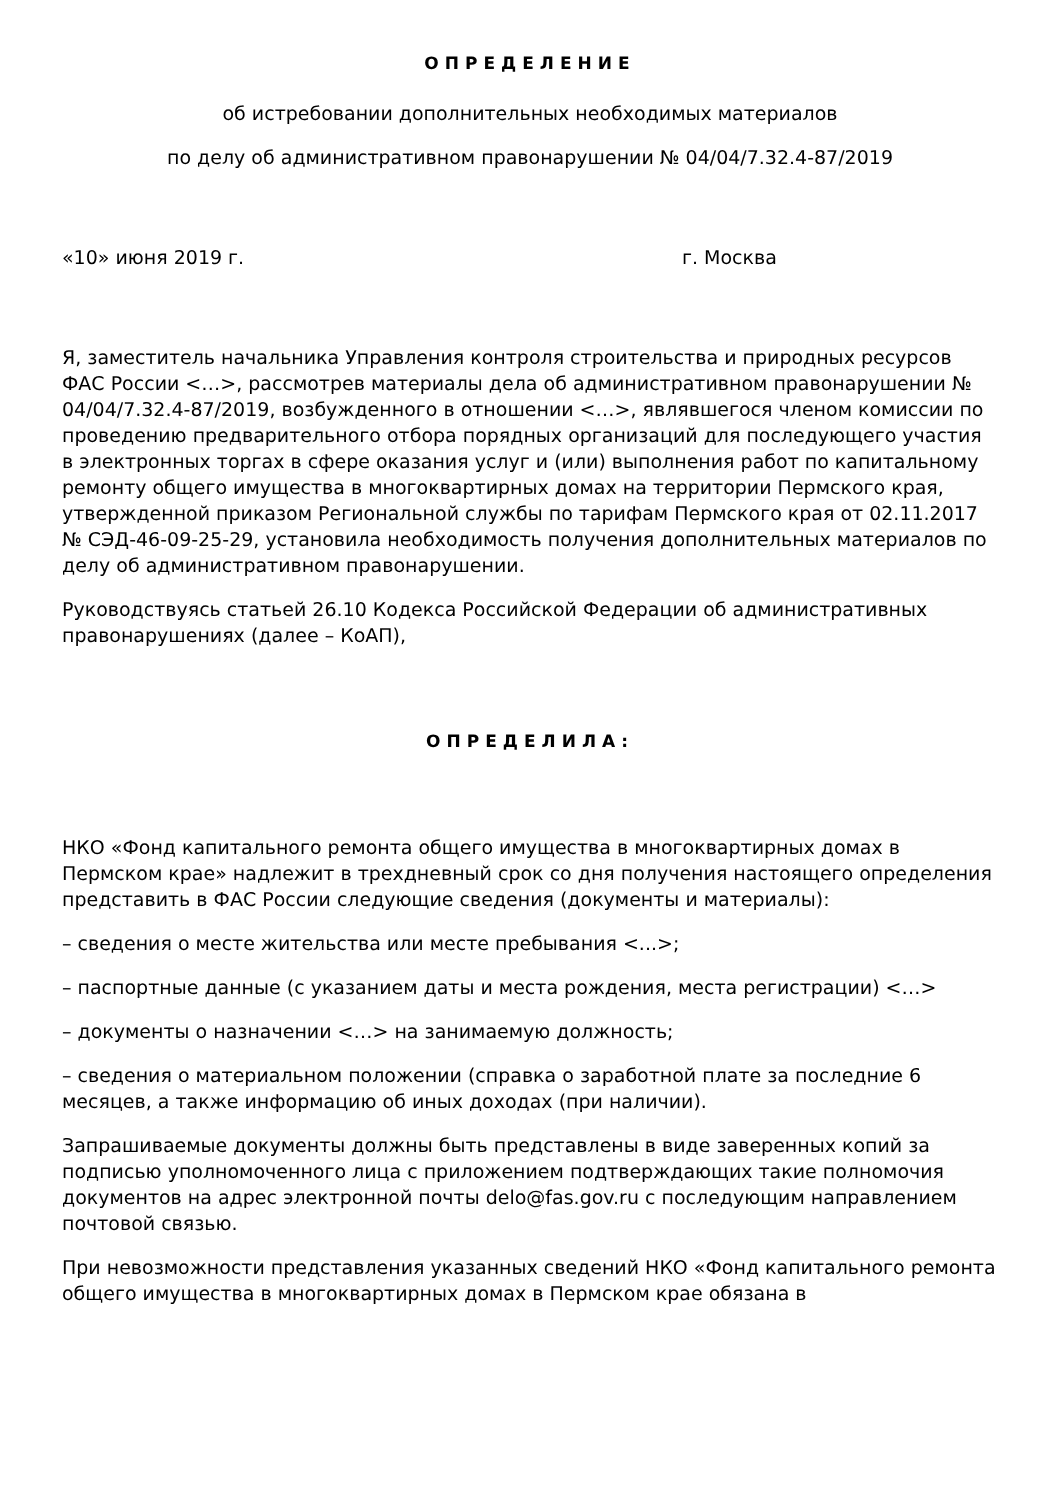ОПРЕДЕЛЕНИЕ
об истребовании дополнительных необходимых материалов
по делу об административном правонарушении № 04/04/7.32.4-87/2019
«10» июня 2019 г. г. Москва
Я, заместитель начальника Управления контроля строительства и природных ресурсов ФАС России <…>, рассмотрев материалы дела об административном правонарушении № 04/04/7.32.4-87/2019, возбужденного в отношении <…>, являвшегося членом комиссии по проведению предварительного отбора порядных организаций для последующего участия в электронных торгах в сфере оказания услуг и (или) выполнения работ по капитальному ремонту общего имущества в многоквартирных домах на территории Пермского края, утвержденной приказом Региональной службы по тарифам Пермского края от 02.11.2017 № СЭД-46-09-25-29, установила необходимость получения дополнительных материалов по делу об административном правонарушении.
Руководствуясь статьей 26.10 Кодекса Российской Федерации об административных правонарушениях (далее – КоАП),
ОПРЕДЕЛИЛА:
НКО «Фонд капитального ремонта общего имущества в многоквартирных домах в Пермском крае» надлежит в трехдневный срок со дня получения настоящего определения представить в ФАС России следующие сведения (документы и материалы):
– сведения о месте жительства или месте пребывания <...>;
– паспортные данные (с указанием даты и места рождения, места регистрации) <…>
– документы о назначении <…> на занимаемую должность;
– сведения о материальном положении (справка о заработной плате за последние 6 месяцев, а также информацию об иных доходах (при наличии).
Запрашиваемые документы должны быть представлены в виде заверенных копий за подписью уполномоченного лица с приложением подтверждающих такие полномочия документов на адрес электронной почты delo@fas.gov.ru с последующим направлением почтовой связью.
При невозможности представления указанных сведений НКО «Фонд капитального ремонта общего имущества в многоквартирных домах в Пермском крае обязана в